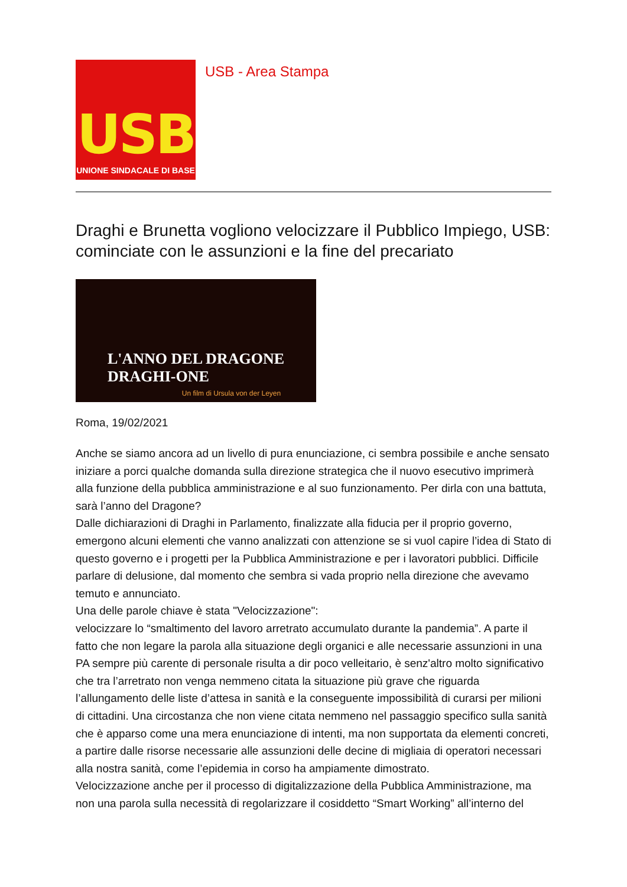USB
UNIONE SINDACALE DI BASE
USB - Area Stampa
Draghi e Brunetta vogliono velocizzare il Pubblico Impiego, USB: cominciate con le assunzioni e la fine del precariato
L'ANNO DEL DRAGONE
DRAGHI-ONE
Un film di Ursula von der Leyen
Roma, 19/02/2021
Anche se siamo ancora ad un livello di pura enunciazione, ci sembra possibile e anche sensato iniziare a porci qualche domanda sulla direzione strategica che il nuovo esecutivo imprimerà alla funzione della pubblica amministrazione e al suo funzionamento. Per dirla con una battuta, sarà l’anno del Dragone?
Dalle dichiarazioni di Draghi in Parlamento, finalizzate alla fiducia per il proprio governo, emergono alcuni elementi che vanno analizzati con attenzione se si vuol capire l’idea di Stato di questo governo e i progetti per la Pubblica Amministrazione e per i lavoratori pubblici. Difficile parlare di delusione, dal momento che sembra si vada proprio nella direzione che avevamo temuto e annunciato.
Una delle parole chiave è stata "Velocizzazione":
velocizzare lo “smaltimento del lavoro arretrato accumulato durante la pandemia”. A parte il fatto che non legare la parola alla situazione degli organici e alle necessarie assunzioni in una PA sempre più carente di personale risulta a dir poco velleitario, è senz'altro molto significativo che tra l’arretrato non venga nemmeno citata la situazione più grave che riguarda l’allungamento delle liste d’attesa in sanità e la conseguente impossibilità di curarsi per milioni di cittadini. Una circostanza che non viene citata nemmeno nel passaggio specifico sulla sanità che è apparso come una mera enunciazione di intenti, ma non supportata da elementi concreti, a partire dalle risorse necessarie alle assunzioni delle decine di migliaia di operatori necessari alla nostra sanità, come l’epidemia in corso ha ampiamente dimostrato.
Velocizzazione anche per il processo di digitalizzazione della Pubblica Amministrazione, ma non una parola sulla necessità di regolarizzare il cosiddetto “Smart Working” all’interno del